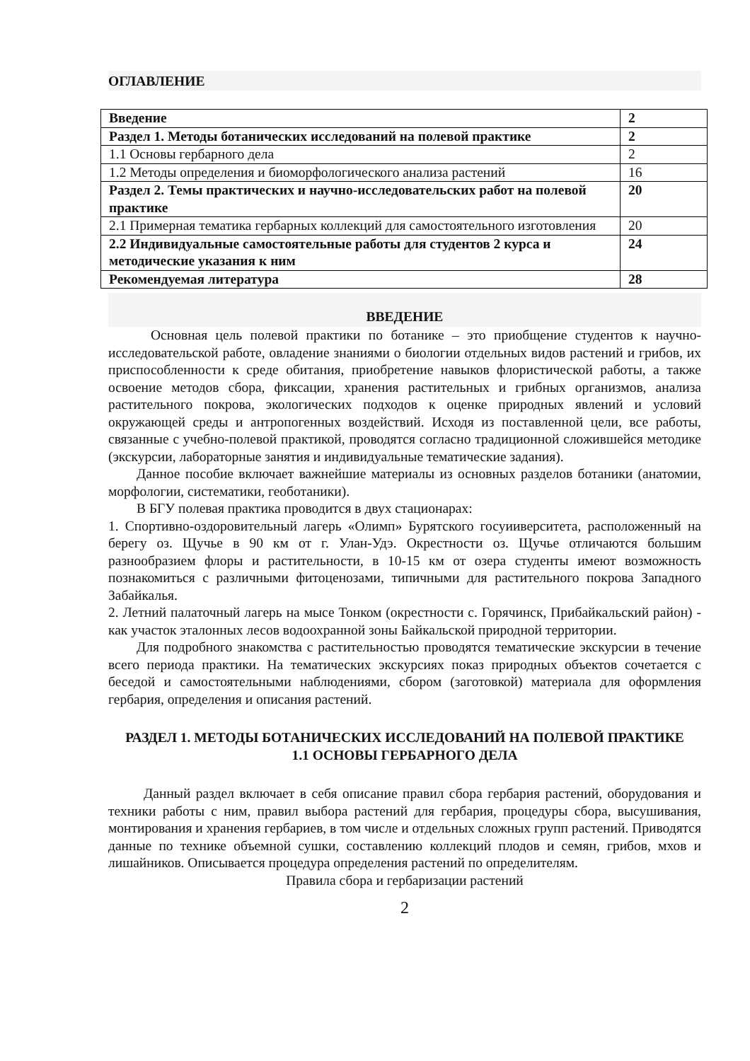ОГЛАВЛЕНИЕ
| Введение | 2 |
| Раздел 1. Методы ботанических исследований на полевой практике | 2 |
| 1.1 Основы гербарного дела | 2 |
| 1.2 Методы определения и биоморфологического анализа растений | 16 |
| Раздел 2. Темы практических и научно-исследовательских работ на полевой практике | 20 |
| 2.1 Примерная тематика гербарных коллекций для самостоятельного изготовления | 20 |
| 2.2 Индивидуальные самостоятельные работы для студентов 2 курса и методические указания к ним | 24 |
| Рекомендуемая литература | 28 |
ВВЕДЕНИЕ
Основная цель полевой практики по ботанике – это приобщение студентов к научно-исследовательской работе, овладение знаниями о биологии отдельных видов растений и грибов, их приспособленности к среде обитания, приобретение навыков флористической работы, а также освоение методов сбора, фиксации, хранения растительных и грибных организмов, анализа растительного покрова, экологических подходов к оценке природных явлений и условий окружающей среды и антропогенных воздействий. Исходя из поставленной цели, все работы, связанные с учебно-полевой практикой, проводятся согласно традиционной сложившейся методике (экскурсии, лабораторные занятия и индивидуальные тематические задания).
Данное пособие включает важнейшие материалы из основных разделов ботаники (анатомии, морфологии, систематики, геоботаники).
В БГУ полевая практика проводится в двух стационарах:
1. Спортивно-оздоровительный лагерь «Олимп» Бурятского госуииверситета, расположенный на берегу оз. Щучье в 90 км от г. Улан-Удэ. Окрестности оз. Щучье отличаются большим разнообразием флоры и растительности, в 10-15 км от озера студенты имеют возможность познакомиться с различными фитоценозами, типичными для растительного покрова Западного Забайкалья.
2. Летний палаточный лагерь на мысе Тонком (окрестности с. Горячинск, Прибайкальский район) - как участок эталонных лесов водоохранной зоны Байкальской природной территории.
Для подробного знакомства с растительностью проводятся тематические экскурсии в течение всего периода практики. На тематических экскурсиях показ природных объектов сочетается с беседой и самостоятельными наблюдениями, сбором (заготовкой) материала для оформления гербария, определения и описания растений.
РАЗДЕЛ 1. МЕТОДЫ БОТАНИЧЕСКИХ ИССЛЕДОВАНИЙ НА ПОЛЕВОЙ ПРАКТИКЕ
1.1 ОСНОВЫ ГЕРБАРНОГО ДЕЛА
Данный раздел включает в себя описание правил сбора гербария растений, оборудования и техники работы с ним, правил выбора растений для гербария, процедуры сбора, высушивания, монтирования и хранения гербариев, в том числе и отдельных сложных групп растений. Приводятся данные по технике объемной сушки, составлению коллекций плодов и семян, грибов, мхов и лишайников. Описывается процедура определения растений по определителям.
Правила сбора и гербаризации растений
2